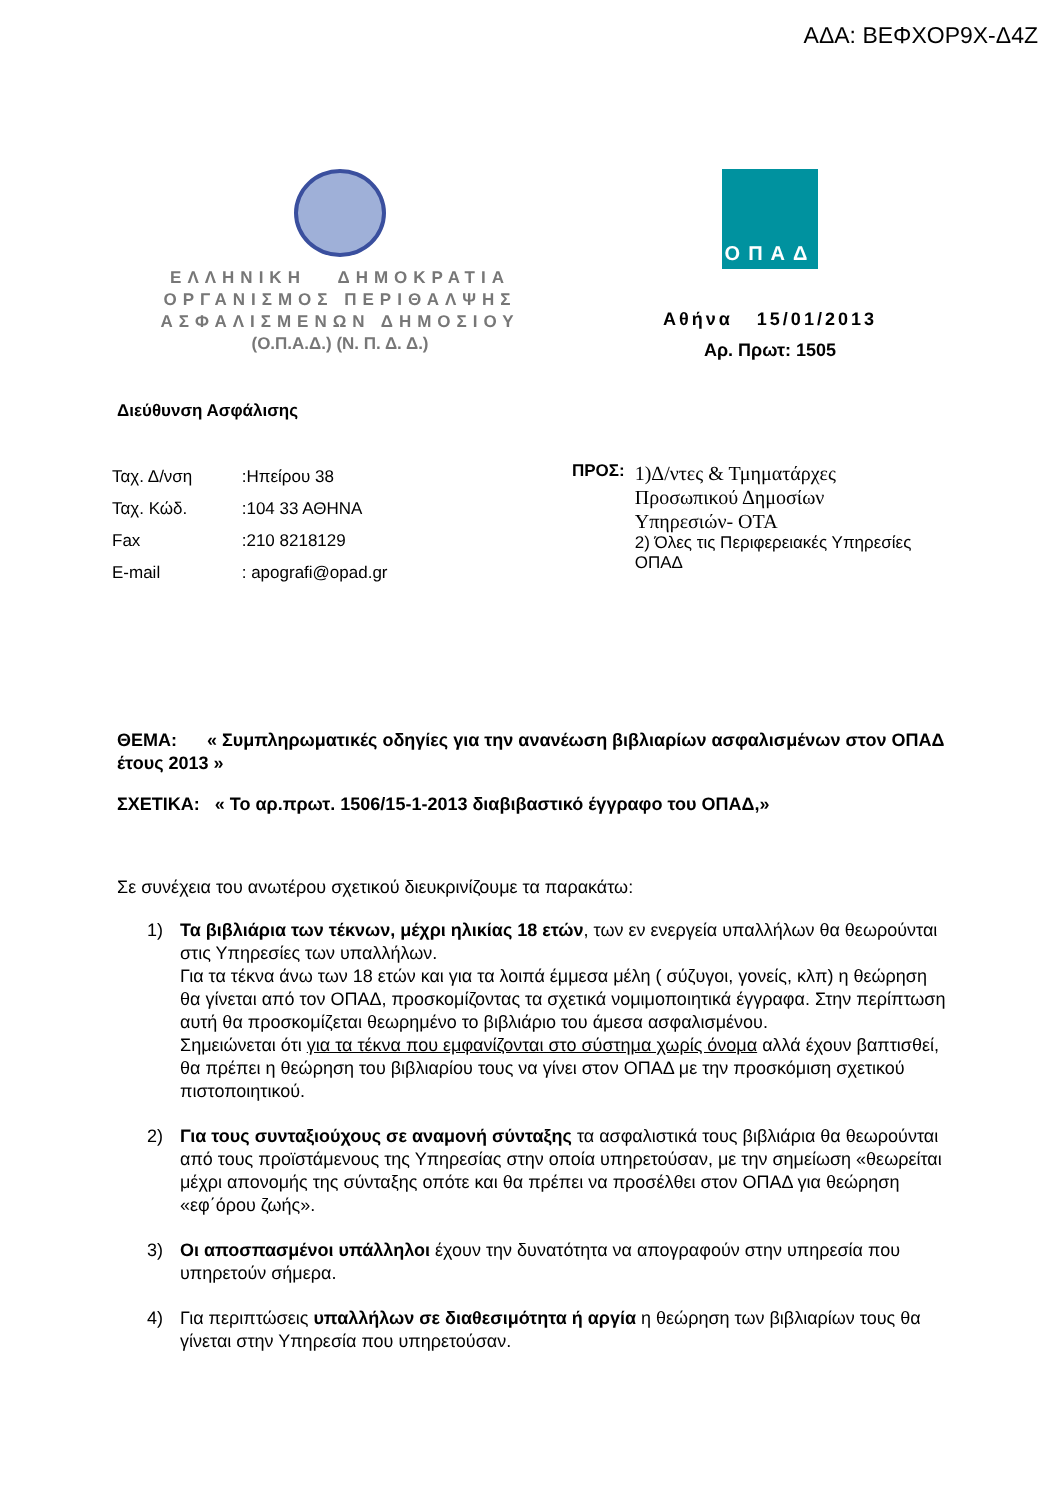ΑΔΑ: ΒΕΦΧΟΡ9Χ-Δ4Ζ
ΕΛΛΗΝΙΚΗ ΔΗΜΟΚΡΑΤΙΑ
ΟΡΓΑΝΙΣΜΟΣ ΠΕΡΙΘΑΛΨΗΣ
ΑΣΦΑΛΙΣΜΕΝΩΝ ΔΗΜΟΣΙΟΥ
(Ο.Π.Α.Δ.) (Ν. Π. Δ. Δ.)
ΟΠΑΔ
Αθήνα 15/01/2013
Αρ. Πρωτ: 1505
Διεύθυνση Ασφάλισης
Ταχ. Δ/νση :Ηπείρου 38
Ταχ. Κώδ. :104 33 ΑΘΗΝΑ
Fax :210 8218129
E-mail : apografi@opad.gr
ΠΡΟΣ:
1)Δ/ντες & Τμηματάρχες
Προσωπικού Δημοσίων
Υπηρεσιών- ΟΤΑ
2) Όλες τις Περιφερειακές Υπηρεσίες
ΟΠΑΔ
ΘΕΜΑ: « Συμπληρωματικές οδηγίες για την ανανέωση βιβλιαρίων ασφαλισμένων στον ΟΠΑΔ έτους 2013 »
ΣΧΕΤΙΚΑ: « Το αρ.πρωτ. 1506/15-1-2013 διαβιβαστικό έγγραφο του ΟΠΑΔ,»
Σε συνέχεια του ανωτέρου σχετικού διευκρινίζουμε τα παρακάτω:
1) Τα βιβλιάρια των τέκνων, μέχρι ηλικίας 18 ετών, των εν ενεργεία υπαλλήλων θα θεωρούνται στις Υπηρεσίες των υπαλλήλων.
Για τα τέκνα άνω των 18 ετών και για τα λοιπά έμμεσα μέλη ( σύζυγοι, γονείς, κλπ) η θεώρηση θα γίνεται από τον ΟΠΑΔ, προσκομίζοντας τα σχετικά νομιμοποιητικά έγγραφα. Στην περίπτωση αυτή θα προσκομίζεται θεωρημένο το βιβλιάριο του άμεσα ασφαλισμένου.
Σημειώνεται ότι για τα τέκνα που εμφανίζονται στο σύστημα χωρίς όνομα αλλά έχουν βαπτισθεί, θα πρέπει η θεώρηση του βιβλιαρίου τους να γίνει στον ΟΠΑΔ με την προσκόμιση σχετικού πιστοποιητικού.
2) Για τους συνταξιούχους σε αναμονή σύνταξης τα ασφαλιστικά τους βιβλιάρια θα θεωρούνται από τους προϊστάμενους της Υπηρεσίας στην οποία υπηρετούσαν, με την σημείωση «θεωρείται μέχρι απονομής της σύνταξης οπότε και θα πρέπει να προσέλθει στον ΟΠΑΔ για θεώρηση «εφ΄όρου ζωής».
3) Οι αποσπασμένοι υπάλληλοι έχουν την δυνατότητα να απογραφούν στην υπηρεσία που υπηρετούν σήμερα.
4) Για περιπτώσεις υπαλλήλων σε διαθεσιμότητα ή αργία η θεώρηση των βιβλιαρίων τους θα γίνεται στην Υπηρεσία που υπηρετούσαν.